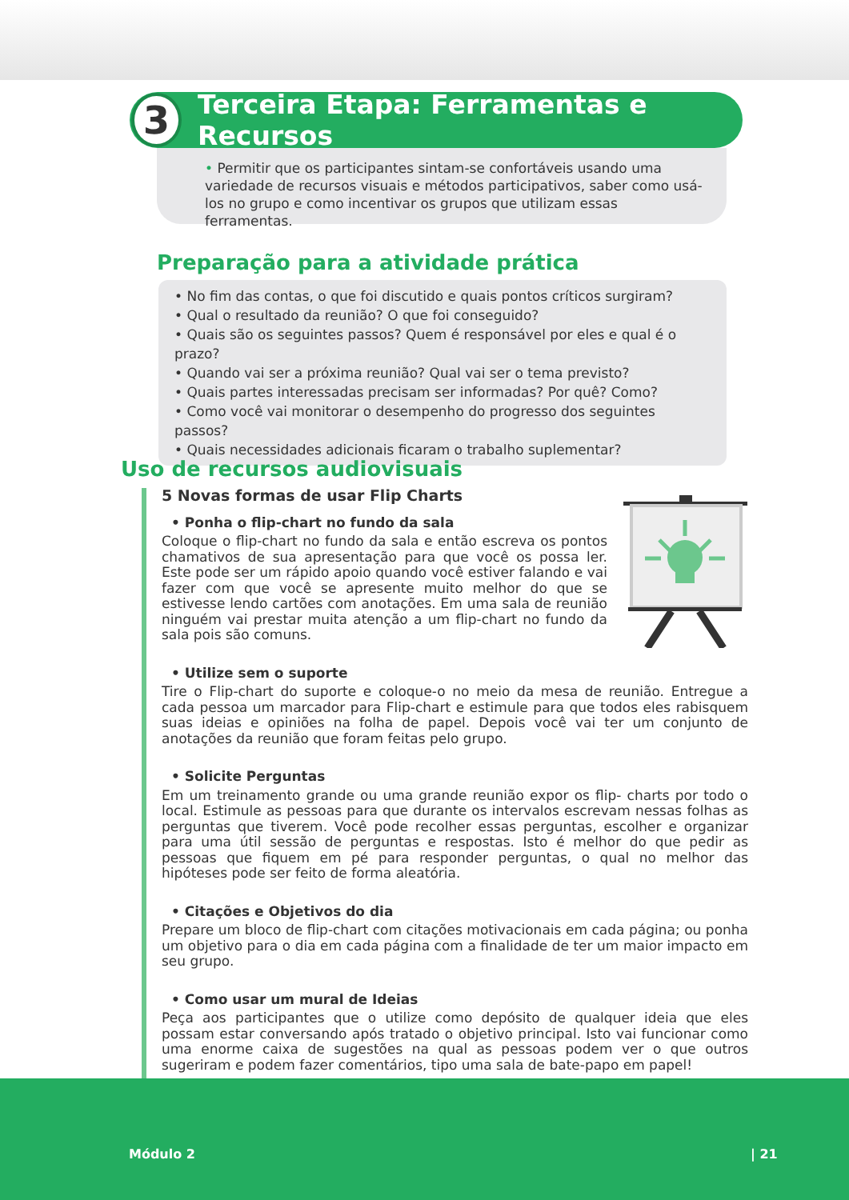3
Terceira Etapa: Ferramentas e Recursos
• Permitir que os participantes sintam-se confortáveis usando uma variedade de recursos visuais e métodos participativos, saber como usá-los no grupo e como incentivar os grupos que utilizam essas ferramentas.
Preparação para a atividade prática
• No fim das contas, o que foi discutido e quais pontos críticos surgiram?
• Qual o resultado da reunião? O que foi conseguido?
• Quais são os seguintes passos? Quem é responsável por eles e qual é o prazo?
• Quando vai ser a próxima reunião? Qual vai ser o tema previsto?
• Quais partes interessadas precisam ser informadas? Por quê? Como?
• Como você vai monitorar o desempenho do progresso dos seguintes passos?
• Quais necessidades adicionais ficaram o trabalho suplementar?
Uso de recursos audiovisuais
5 Novas formas de usar Flip Charts
• Ponha o flip-chart no fundo da sala
Coloque o flip-chart no fundo da sala e então escreva os pontos chamativos de sua apresentação para que você os possa ler. Este pode ser um rápido apoio quando você estiver falando e vai fazer com que você se apresente muito melhor do que se estivesse lendo cartões com anotações. Em uma sala de reunião ninguém vai prestar muita atenção a um flip-chart no fundo da sala pois são comuns.
• Utilize sem o suporte
Tire o Flip-chart do suporte e coloque-o no meio da mesa de reunião. Entregue a cada pessoa um marcador para Flip-chart e estimule para que todos eles rabisquem suas ideias e opiniões na folha de papel. Depois você vai ter um conjunto de anotações da reunião que foram feitas pelo grupo.
• Solicite Perguntas
Em um treinamento grande ou uma grande reunião expor os flip- charts por todo o local. Estimule as pessoas para que durante os intervalos escrevam nessas folhas as perguntas que tiverem. Você pode recolher essas perguntas, escolher e organizar para uma útil sessão de perguntas e respostas. Isto é melhor do que pedir as pessoas que fiquem em pé para responder perguntas, o qual no melhor das hipóteses pode ser feito de forma aleatória.
• Citações e Objetivos do dia
Prepare um bloco de flip-chart com citações motivacionais em cada página; ou ponha um objetivo para o dia em cada página com a finalidade de ter um maior impacto em seu grupo.
• Como usar um mural de Ideias
Peça aos participantes que o utilize como depósito de qualquer ideia que eles possam estar conversando após tratado o objetivo principal. Isto vai funcionar como uma enorme caixa de sugestões na qual as pessoas podem ver o que outros sugeriram e podem fazer comentários, tipo uma sala de bate-papo em papel!
Módulo 2 | 21